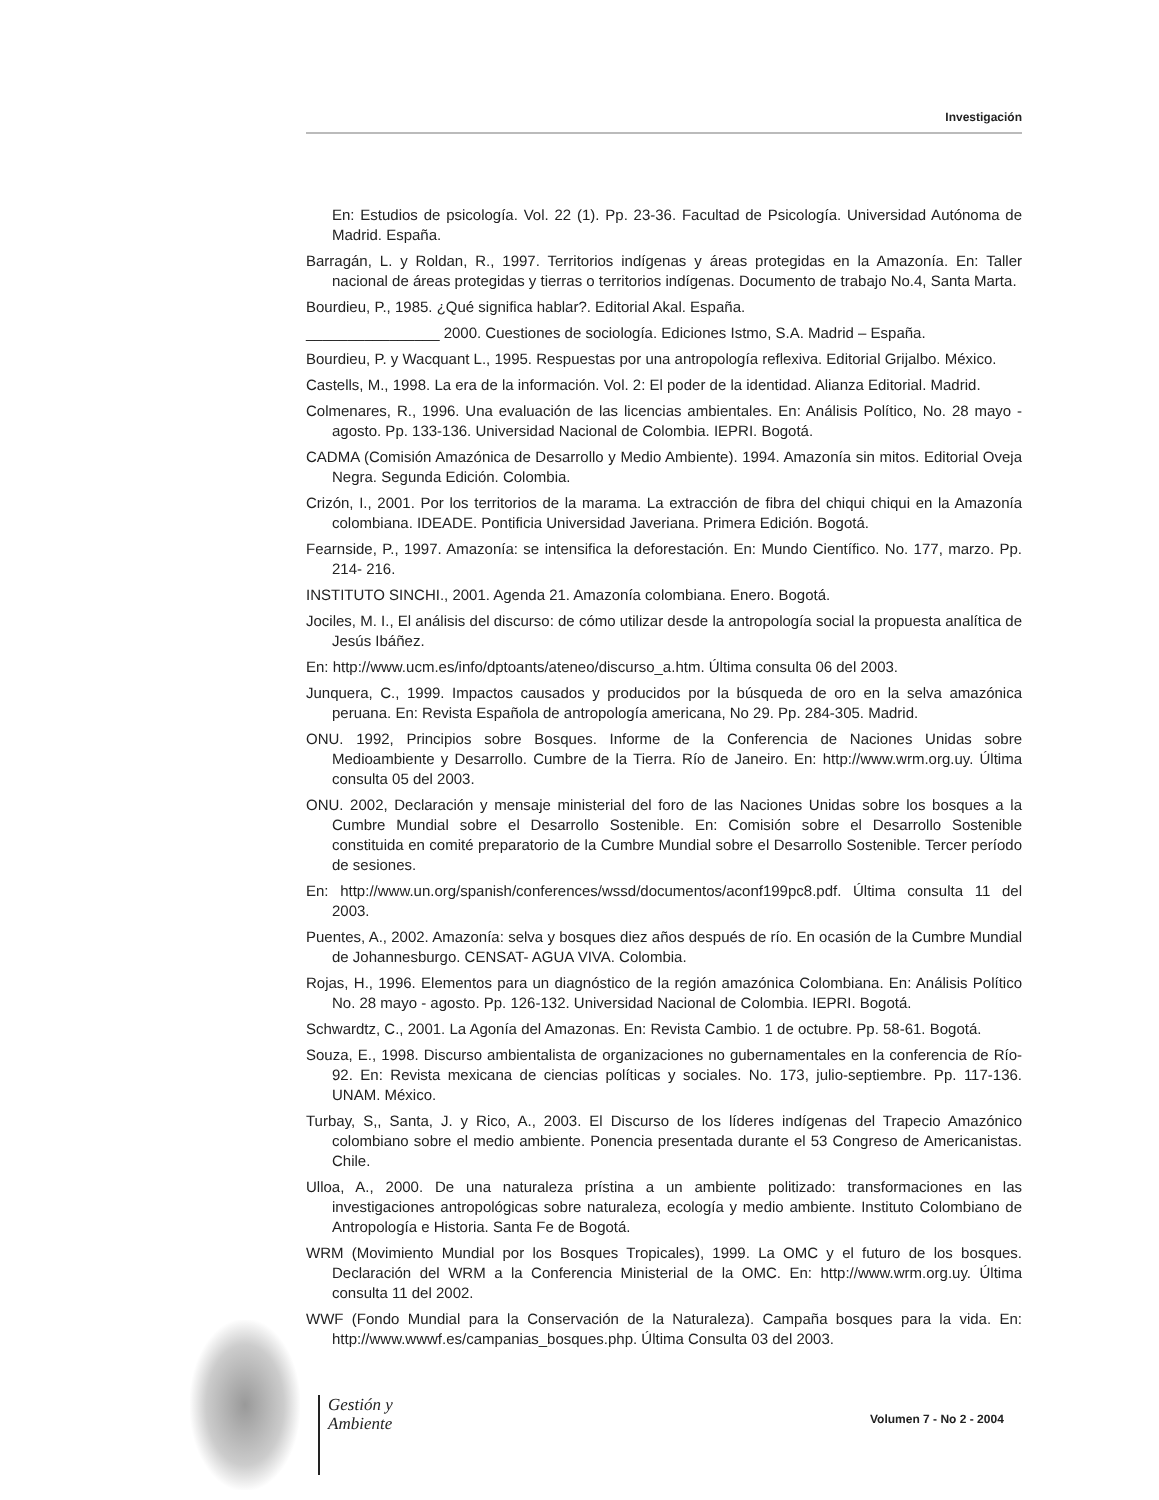Investigación
En: Estudios de psicología. Vol. 22 (1). Pp. 23-36. Facultad de Psicología. Universidad Autónoma de Madrid. España.
Barragán, L. y Roldan, R., 1997. Territorios indígenas y áreas protegidas en la Amazonía. En: Taller nacional de áreas protegidas y tierras o territorios indígenas. Documento de trabajo No.4, Santa Marta.
Bourdieu, P., 1985. ¿Qué significa hablar?. Editorial Akal. España.
________________ 2000. Cuestiones de sociología. Ediciones Istmo, S.A. Madrid – España.
Bourdieu, P. y Wacquant L., 1995. Respuestas por una antropología reflexiva. Editorial Grijalbo. México.
Castells, M., 1998. La era de la información. Vol. 2: El poder de la identidad. Alianza Editorial. Madrid.
Colmenares, R., 1996. Una evaluación de las licencias ambientales. En: Análisis Político, No. 28 mayo - agosto. Pp. 133-136. Universidad Nacional de Colombia. IEPRI. Bogotá.
CADMA (Comisión Amazónica de Desarrollo y Medio Ambiente). 1994. Amazonía sin mitos. Editorial Oveja Negra. Segunda Edición. Colombia.
Crizón, I., 2001. Por los territorios de la marama. La extracción de fibra del chiqui chiqui en la Amazonía colombiana. IDEADE. Pontificia Universidad Javeriana. Primera Edición. Bogotá.
Fearnside, P., 1997. Amazonía: se intensifica la deforestación. En: Mundo Científico. No. 177, marzo. Pp. 214- 216.
INSTITUTO SINCHI., 2001. Agenda 21. Amazonía colombiana. Enero. Bogotá.
Jociles, M. I., El análisis del discurso: de cómo utilizar desde la antropología social la propuesta analítica de Jesús Ibáñez.
En: http://www.ucm.es/info/dptoants/ateneo/discurso_a.htm. Última consulta 06 del 2003.
Junquera, C., 1999. Impactos causados y producidos por la búsqueda de oro en la selva amazónica peruana. En: Revista Española de antropología americana, No 29. Pp. 284-305. Madrid.
ONU. 1992, Principios sobre Bosques. Informe de la Conferencia de Naciones Unidas sobre Medioambiente y Desarrollo. Cumbre de la Tierra. Río de Janeiro. En: http://www.wrm.org.uy. Última consulta 05 del 2003.
ONU. 2002, Declaración y mensaje ministerial del foro de las Naciones Unidas sobre los bosques a la Cumbre Mundial sobre el Desarrollo Sostenible. En: Comisión sobre el Desarrollo Sostenible constituida en comité preparatorio de la Cumbre Mundial sobre el Desarrollo Sostenible. Tercer período de sesiones.
En: http://www.un.org/spanish/conferences/wssd/documentos/aconf199pc8.pdf. Última consulta 11 del 2003.
Puentes, A., 2002. Amazonía: selva y bosques diez años después de río. En ocasión de la Cumbre Mundial de Johannesburgo. CENSAT- AGUA VIVA. Colombia.
Rojas, H., 1996. Elementos para un diagnóstico de la región amazónica Colombiana. En: Análisis Político No. 28 mayo - agosto. Pp. 126-132. Universidad Nacional de Colombia. IEPRI. Bogotá.
Schwardtz, C., 2001. La Agonía del Amazonas. En: Revista Cambio. 1 de octubre. Pp. 58-61. Bogotá.
Souza, E., 1998. Discurso ambientalista de organizaciones no gubernamentales en la conferencia de Río- 92. En: Revista mexicana de ciencias políticas y sociales. No. 173, julio-septiembre. Pp. 117-136. UNAM. México.
Turbay, S,, Santa, J. y Rico, A., 2003. El Discurso de los líderes indígenas del Trapecio Amazónico colombiano sobre el medio ambiente. Ponencia presentada durante el 53 Congreso de Americanistas. Chile.
Ulloa, A., 2000. De una naturaleza prístina a un ambiente politizado: transformaciones en las investigaciones antropológicas sobre naturaleza, ecología y medio ambiente. Instituto Colombiano de Antropología e Historia. Santa Fe de Bogotá.
WRM (Movimiento Mundial por los Bosques Tropicales), 1999. La OMC y el futuro de los bosques. Declaración del WRM a la Conferencia Ministerial de la OMC. En: http://www.wrm.org.uy. Última consulta 11 del 2002.
WWF (Fondo Mundial para la Conservación de la Naturaleza). Campaña bosques para la vida. En: http://www.wwwf.es/campanias_bosques.php. Última Consulta 03 del 2003.
Gestión y
Ambiente
Volumen 7 - No 2 - 2004